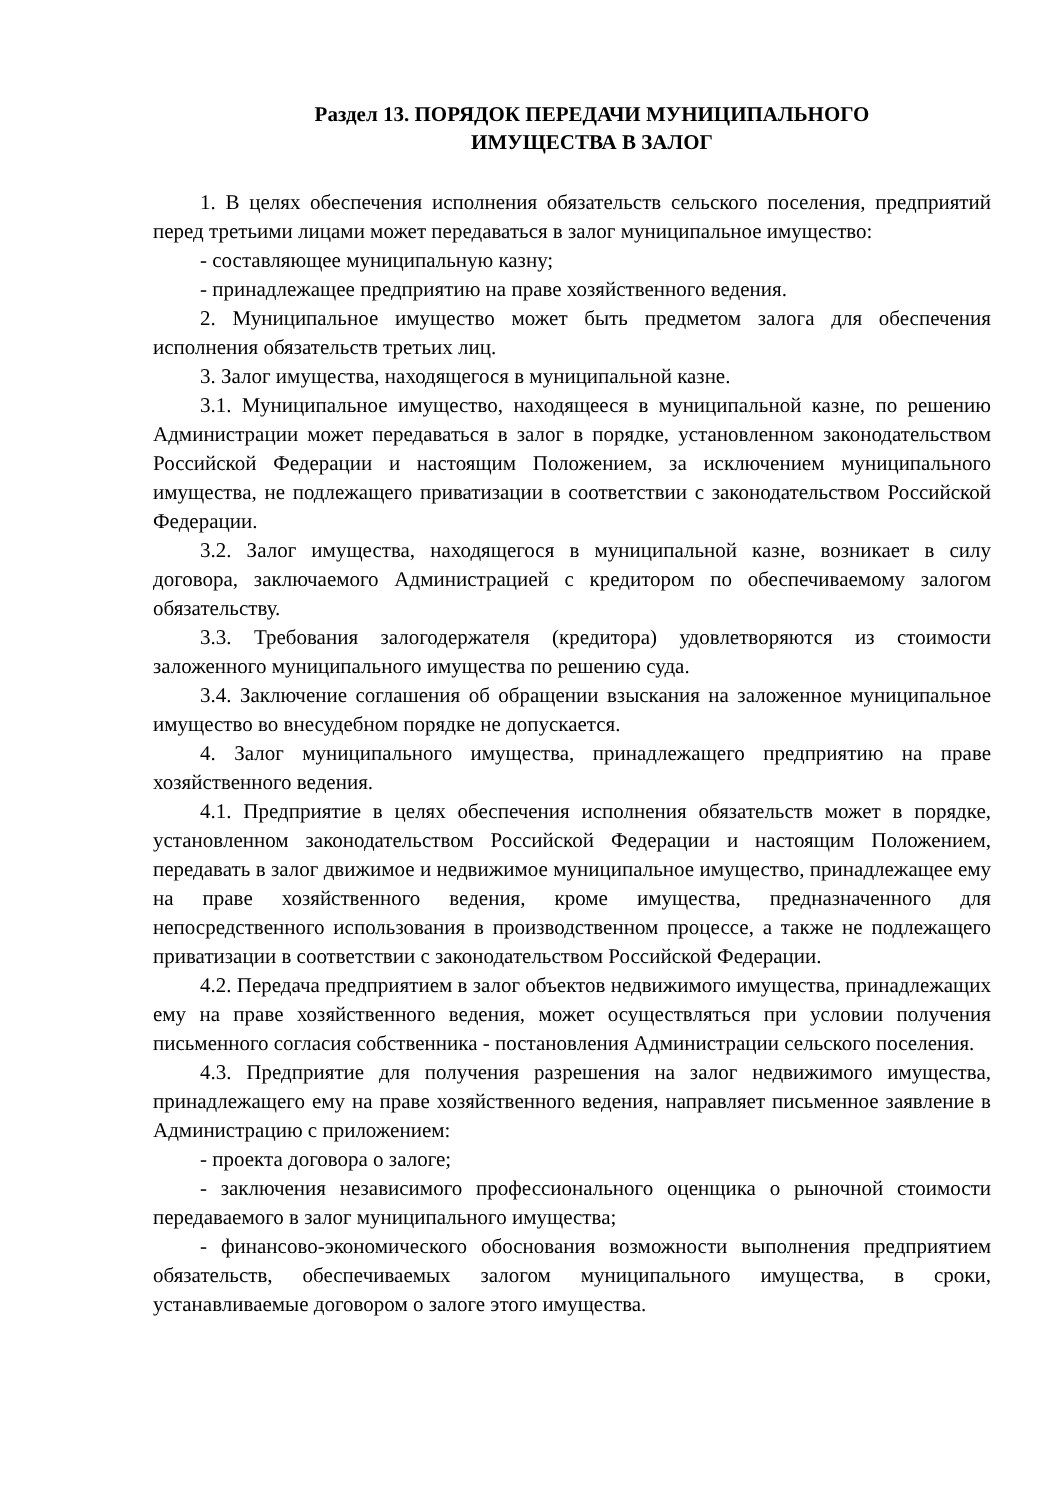Раздел 13. ПОРЯДОК ПЕРЕДАЧИ МУНИЦИПАЛЬНОГО
ИМУЩЕСТВА В ЗАЛОГ
1. В целях обеспечения исполнения обязательств сельского поселения, предприятий перед третьими лицами может передаваться в залог муниципальное имущество:
- составляющее муниципальную казну;
- принадлежащее предприятию на праве хозяйственного ведения.
2. Муниципальное имущество может быть предметом залога для обеспечения исполнения обязательств третьих лиц.
3. Залог имущества, находящегося в муниципальной казне.
3.1. Муниципальное имущество, находящееся в муниципальной казне, по решению Администрации может передаваться в залог в порядке, установленном законодательством Российской Федерации и настоящим Положением, за исключением муниципального имущества, не подлежащего приватизации в соответствии с законодательством Российской Федерации.
3.2. Залог имущества, находящегося в муниципальной казне, возникает в силу договора, заключаемого Администрацией с кредитором по обеспечиваемому залогом обязательству.
3.3. Требования залогодержателя (кредитора) удовлетворяются из стоимости заложенного муниципального имущества по решению суда.
3.4. Заключение соглашения об обращении взыскания на заложенное муниципальное имущество во внесудебном порядке не допускается.
4. Залог муниципального имущества, принадлежащего предприятию на праве хозяйственного ведения.
4.1. Предприятие в целях обеспечения исполнения обязательств может в порядке, установленном законодательством Российской Федерации и настоящим Положением, передавать в залог движимое и недвижимое муниципальное имущество, принадлежащее ему на праве хозяйственного ведения, кроме имущества, предназначенного для непосредственного использования в производственном процессе, а также не подлежащего приватизации в соответствии с законодательством Российской Федерации.
4.2. Передача предприятием в залог объектов недвижимого имущества, принадлежащих ему на праве хозяйственного ведения, может осуществляться при условии получения письменного согласия собственника - постановления Администрации сельского поселения.
4.3. Предприятие для получения разрешения на залог недвижимого имущества, принадлежащего ему на праве хозяйственного ведения, направляет письменное заявление в Администрацию с приложением:
- проекта договора о залоге;
- заключения независимого профессионального оценщика о рыночной стоимости передаваемого в залог муниципального имущества;
- финансово-экономического обоснования возможности выполнения предприятием обязательств, обеспечиваемых залогом муниципального имущества, в сроки, устанавливаемые договором о залоге этого имущества.